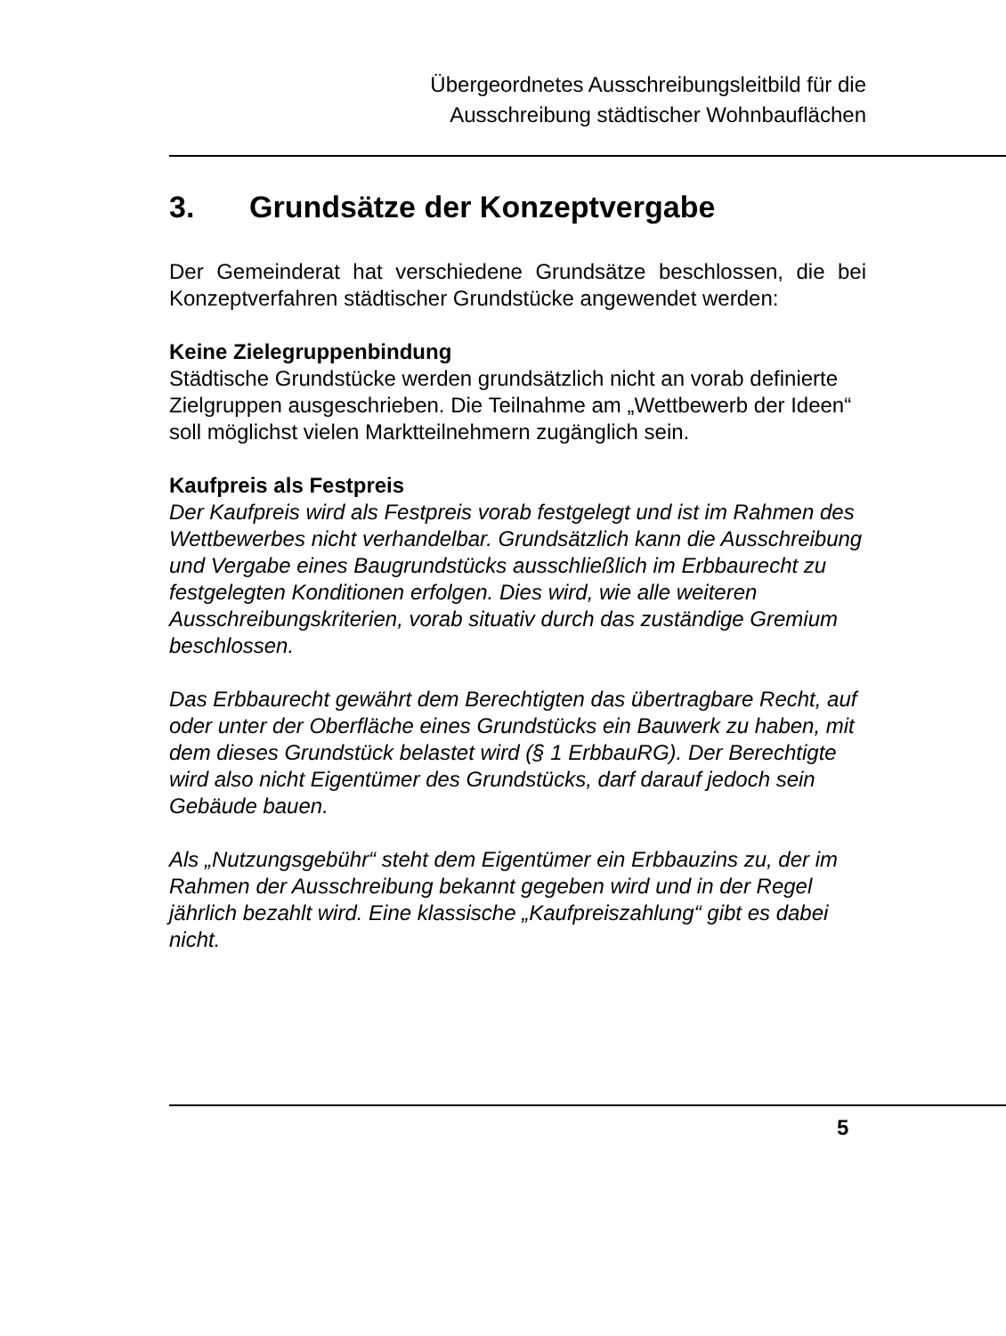Übergeordnetes Ausschreibungsleitbild für die
Ausschreibung städtischer Wohnbauflächen
3. Grundsätze der Konzeptvergabe
Der Gemeinderat hat verschiedene Grundsätze beschlossen, die bei Konzeptverfahren städtischer Grundstücke angewendet werden:
Keine Zielegruppenbindung
Städtische Grundstücke werden grundsätzlich nicht an vorab definierte Zielgruppen ausgeschrieben. Die Teilnahme am „Wettbewerb der Ideen“ soll möglichst vielen Marktteilnehmern zugänglich sein.
Kaufpreis als Festpreis
Der Kaufpreis wird als Festpreis vorab festgelegt und ist im Rahmen des Wettbewerbes nicht verhandelbar. Grundsätzlich kann die Ausschreibung und Vergabe eines Baugrundstücks ausschließlich im Erbbaurecht zu festgelegten Konditionen erfolgen. Dies wird, wie alle weiteren Ausschreibungskriterien, vorab situativ durch das zuständige Gremium beschlossen.
Das Erbbaurecht gewährt dem Berechtigten das übertragbare Recht, auf oder unter der Oberfläche eines Grundstücks ein Bauwerk zu haben, mit dem dieses Grundstück belastet wird (§ 1 ErbbauRG). Der Berechtigte wird also nicht Eigentümer des Grundstücks, darf darauf jedoch sein Gebäude bauen.
Als „Nutzungsgebühr“ steht dem Eigentümer ein Erbbauzins zu, der im Rahmen der Ausschreibung bekannt gegeben wird und in der Regel jährlich bezahlt wird. Eine klassische „Kaufpreiszahlung“ gibt es dabei nicht.
5